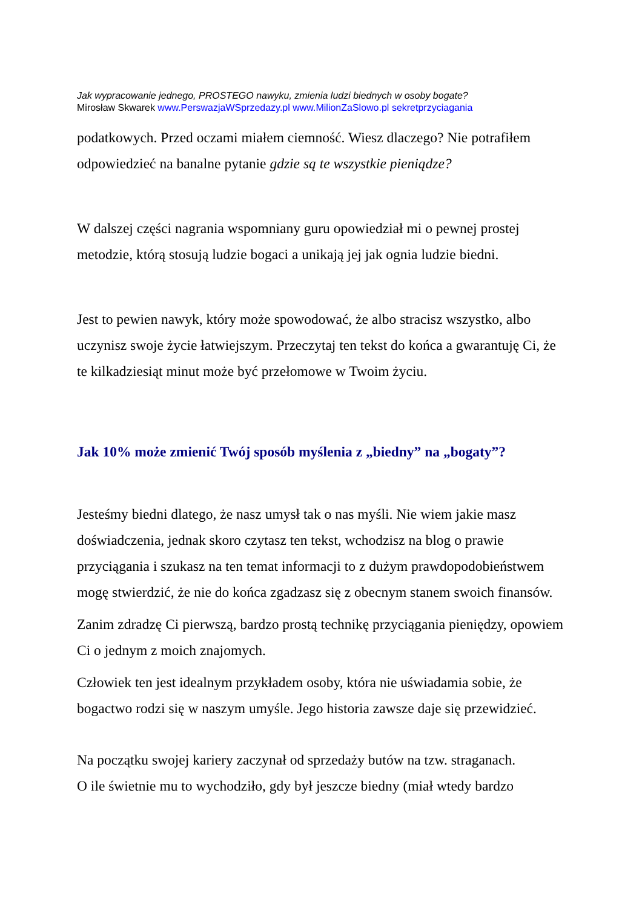Jak wypracowanie jednego, PROSTEGO nawyku, zmienia ludzi biednych w osoby bogate?
Mirosław Skwarek www.PerswazjaWSprzedazy.pl www.MilionZaSlowo.pl sekretprzyciagania
podatkowych. Przed oczami miałem ciemność. Wiesz dlaczego? Nie potrafiłem odpowiedzieć na banalne pytanie gdzie są te wszystkie pieniądze?
W dalszej części nagrania wspomniany guru opowiedział mi o pewnej prostej metodzie, którą stosują ludzie bogaci a unikają jej jak ognia ludzie biedni.
Jest to pewien nawyk, który może spowodować, że albo stracisz wszystko, albo uczynisz swoje życie łatwiejszym. Przeczytaj ten tekst do końca a gwarantuję Ci, że te kilkadziesiąt minut może być przełomowe w Twoim życiu.
Jak 10% może zmienić Twój sposób myślenia z „biedny” na „bogaty”?
Jesteśmy biedni dlatego, że nasz umysł tak o nas myśli. Nie wiem jakie masz doświadczenia, jednak skoro czytasz ten tekst, wchodzisz na blog o prawie przyciągania i szukasz na ten temat informacji to z dużym prawdopodobieństwem mogę stwierdzić, że nie do końca zgadzasz się z obecnym stanem swoich finansów.
Zanim zdradzę Ci pierwszą, bardzo prostą technikę przyciągania pieniędzy, opowiem Ci o jednym z moich znajomych.
Człowiek ten jest idealnym przykładem osoby, która nie uświadamia sobie, że bogactwo rodzi się w naszym umyśle. Jego historia zawsze daje się przewidzieć.
Na początku swojej kariery zaczynał od sprzedaży butów na tzw. straganach.
O ile świetnie mu to wychodziło, gdy był jeszcze biedny (miał wtedy bardzo